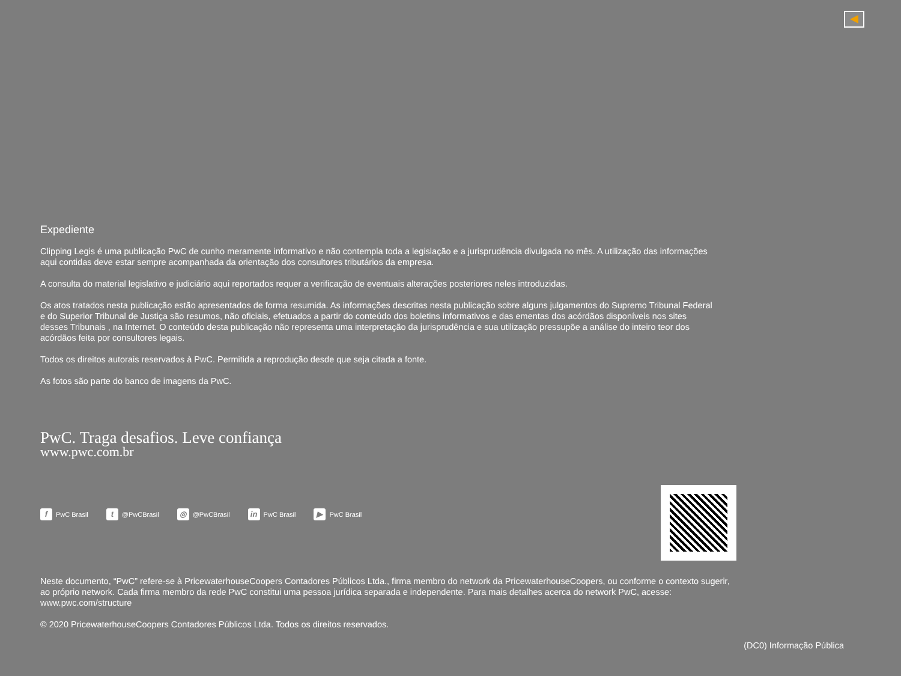Expediente
Clipping Legis é uma publicação PwC de cunho meramente informativo e não contempla toda a legislação e a jurisprudência divulgada no mês. A utilização das informações aqui contidas deve estar sempre acompanhada da orientação dos consultores tributários da empresa.
A consulta do material legislativo e judiciário aqui reportados requer a verificação de eventuais alterações posteriores neles introduzidas.
Os atos tratados nesta publicação estão apresentados de forma resumida. As informações descritas nesta publicação sobre alguns julgamentos do Supremo Tribunal Federal e do Superior Tribunal de Justiça são resumos, não oficiais, efetuados a partir do conteúdo dos boletins informativos e das ementas dos acórdãos disponíveis nos sites desses Tribunais , na Internet. O conteúdo desta publicação não representa uma interpretação da jurisprudência e sua utilização pressupõe a análise do inteiro teor dos acórdãos feita por consultores legais.
Todos os direitos autorais reservados à PwC. Permitida a reprodução desde que seja citada a fonte.
As fotos são parte do banco de imagens da PwC.
PwC. Traga desafios. Leve confiança
www.pwc.com.br
f PwC Brasil t @PwCBrasil ◎ @PwCBrasil in PwC Brasil ▶ PwC Brasil
Neste documento, “PwC” refere-se à PricewaterhouseCoopers Contadores Públicos Ltda., firma membro do network da PricewaterhouseCoopers, ou conforme o contexto sugerir, ao próprio network. Cada firma membro da rede PwC constitui uma pessoa jurídica separada e independente. Para mais detalhes acerca do network PwC, acesse: www.pwc.com/structure
© 2020 PricewaterhouseCoopers Contadores Públicos Ltda. Todos os direitos reservados.
(DC0) Informação Pública